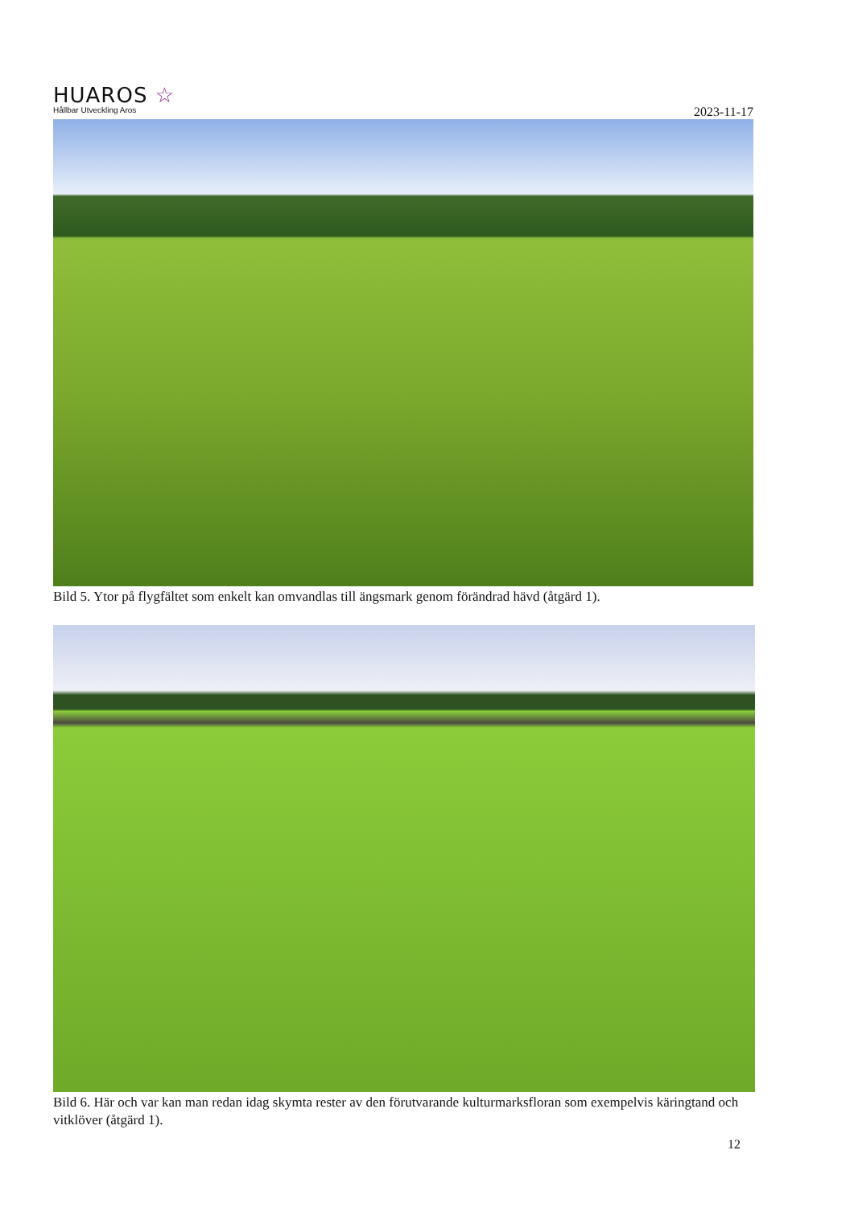HUAROS ☆
Hållbar Utveckling Aros
2023-11-17
Bild 5. Ytor på flygfältet som enkelt kan omvandlas till ängsmark genom förändrad hävd (åtgärd 1).
Bild 6. Här och var kan man redan idag skymta rester av den förutvarande kulturmarksfloran som exempelvis käringtand och vitklöver (åtgärd 1).
12